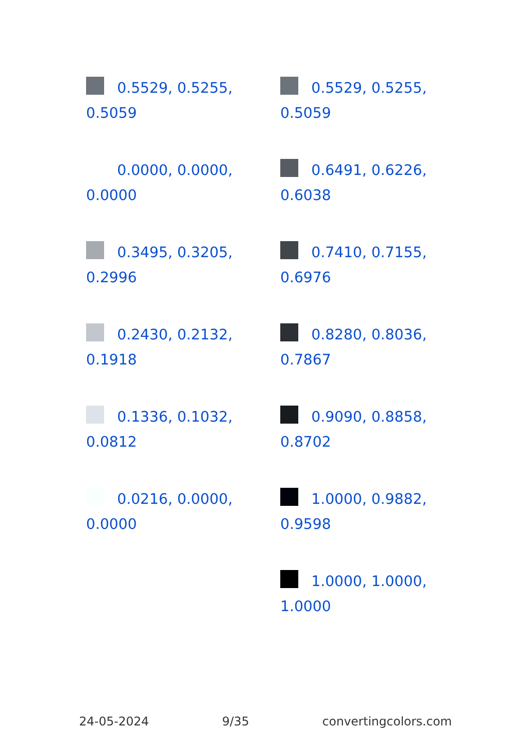0.5529, 0.5255, 0.5059
0.5529, 0.5255, 0.5059
0.0000, 0.0000, 0.0000
0.6491, 0.6226, 0.6038
0.3495, 0.3205, 0.2996
0.7410, 0.7155, 0.6976
0.2430, 0.2132, 0.1918
0.8280, 0.8036, 0.7867
0.1336, 0.1032, 0.0812
0.9090, 0.8858, 0.8702
0.0216, 0.0000, 0.0000
1.0000, 0.9882, 0.9598
1.0000, 1.0000, 1.0000
24-05-2024 9/35 convertingcolors.com